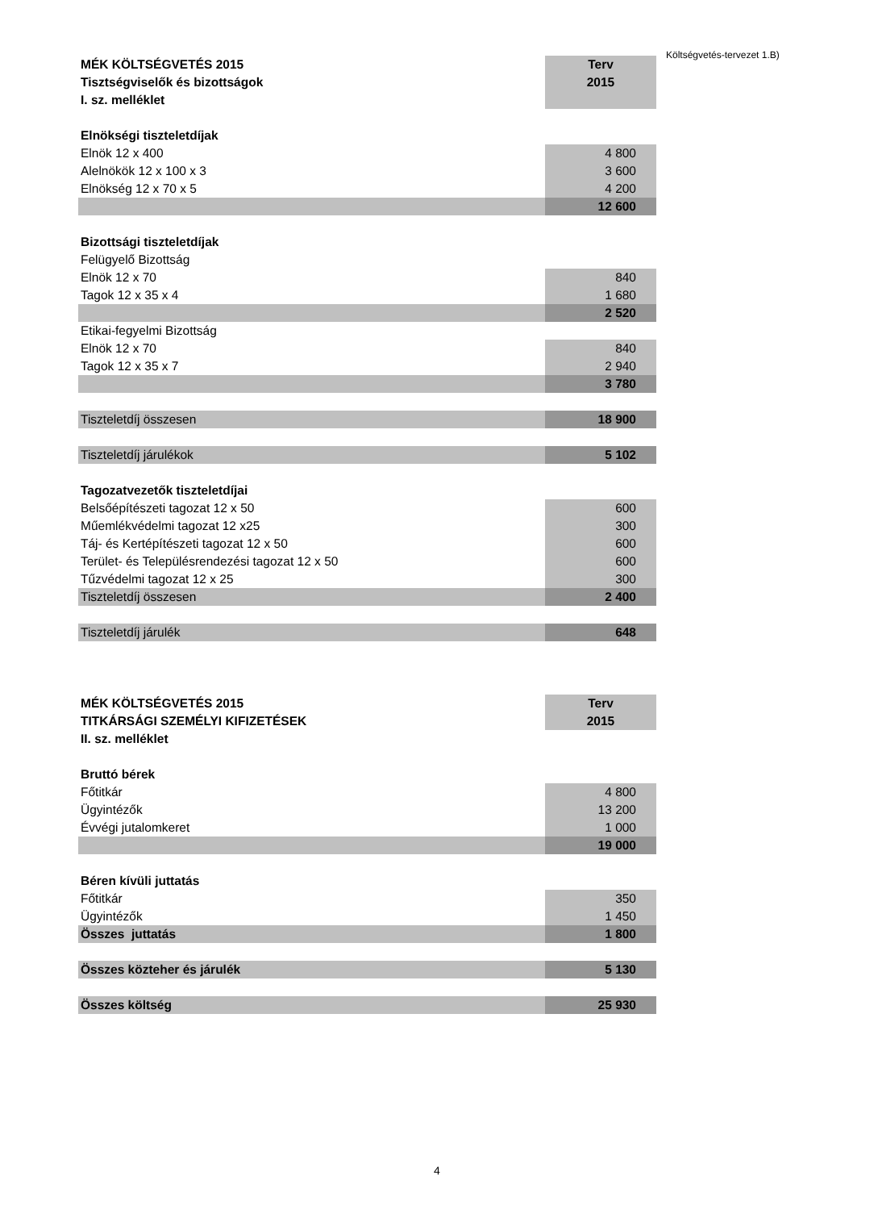| MÉK KÖLTSÉGVETÉS 2015 | Terv |
| Tisztségviselők és bizottságok | 2015 |
| I. sz. melléklet | |
| Elnökségi tiszteletdíjak | |
| Elnök 12 x 400 | 4 800 |
| Alelnökök 12 x 100 x 3 | 3 600 |
| Elnökség 12 x 70 x 5 | 4 200 |
| | 12 600 |
| Bizottsági tiszteletdíjak | |
| Felügyelő Bizottság | |
| Elnök 12 x 70 | 840 |
| Tagok 12 x 35 x 4 | 1 680 |
| | 2 520 |
| Etikai-fegyelmi Bizottság | |
| Elnök 12 x 70 | 840 |
| Tagok 12 x 35 x 7 | 2 940 |
| | 3 780 |
| Tiszteletdíj összesen | 18 900 |
| Tiszteletdíj járulékok | 5 102 |
| Tagozatvezetők tiszteletdíjai | |
| Belsőépítészeti tagozat 12 x 50 | 600 |
| Műemlékvédelmi tagozat 12 x25 | 300 |
| Táj- és Kertépítészeti tagozat 12 x 50 | 600 |
| Terület- és Településrendezési tagozat 12 x 50 | 600 |
| Tűzvédelmi tagozat 12 x 25 | 300 |
| Tiszteletdíj összesen | 2 400 |
| Tiszteletdíj járulék | 648 |
| MÉK KÖLTSÉGVETÉS 2015 | Terv |
| TITKÁRSÁGI SZEMÉLYI KIFIZETÉSEK | 2015 |
| II. sz. melléklet | |
| Bruttó bérek | |
| Főtitkár | 4 800 |
| Ügyintézők | 13 200 |
| Évvégi jutalomkeret | 1 000 |
| | 19 000 |
| Béren kívüli juttatás | |
| Főtitkár | 350 |
| Ügyintézők | 1 450 |
| Összes juttatás | 1 800 |
| Összes közteher és járulék | 5 130 |
| Összes költség | 25 930 |
Költségvetés-tervezet 1.B)
4